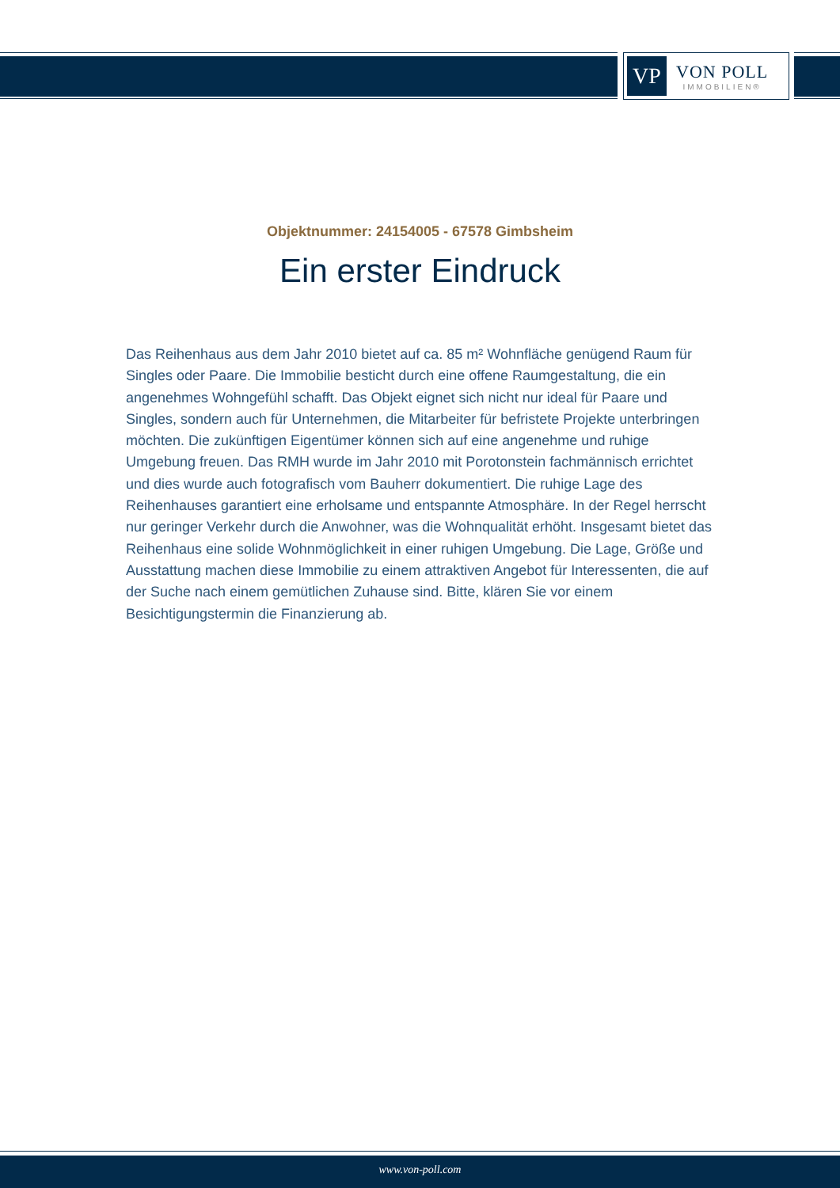VP
VON POLL
IMMOBILIEN®
Objektnummer: 24154005 - 67578 Gimbsheim
Ein erster Eindruck
Das Reihenhaus aus dem Jahr 2010 bietet auf ca. 85 m² Wohnfläche genügend Raum für Singles oder Paare. Die Immobilie besticht durch eine offene Raumgestaltung, die ein angenehmes Wohngefühl schafft. Das Objekt eignet sich nicht nur ideal für Paare und Singles, sondern auch für Unternehmen, die Mitarbeiter für befristete Projekte unterbringen möchten. Die zukünftigen Eigentümer können sich auf eine angenehme und ruhige Umgebung freuen. Das RMH wurde im Jahr 2010 mit Porotonstein fachmännisch errichtet und dies wurde auch fotografisch vom Bauherr dokumentiert. Die ruhige Lage des Reihenhauses garantiert eine erholsame und entspannte Atmosphäre. In der Regel herrscht nur geringer Verkehr durch die Anwohner, was die Wohnqualität erhöht. Insgesamt bietet das Reihenhaus eine solide Wohnmöglichkeit in einer ruhigen Umgebung. Die Lage, Größe und Ausstattung machen diese Immobilie zu einem attraktiven Angebot für Interessenten, die auf der Suche nach einem gemütlichen Zuhause sind. Bitte, klären Sie vor einem Besichtigungstermin die Finanzierung ab.
www.von-poll.com